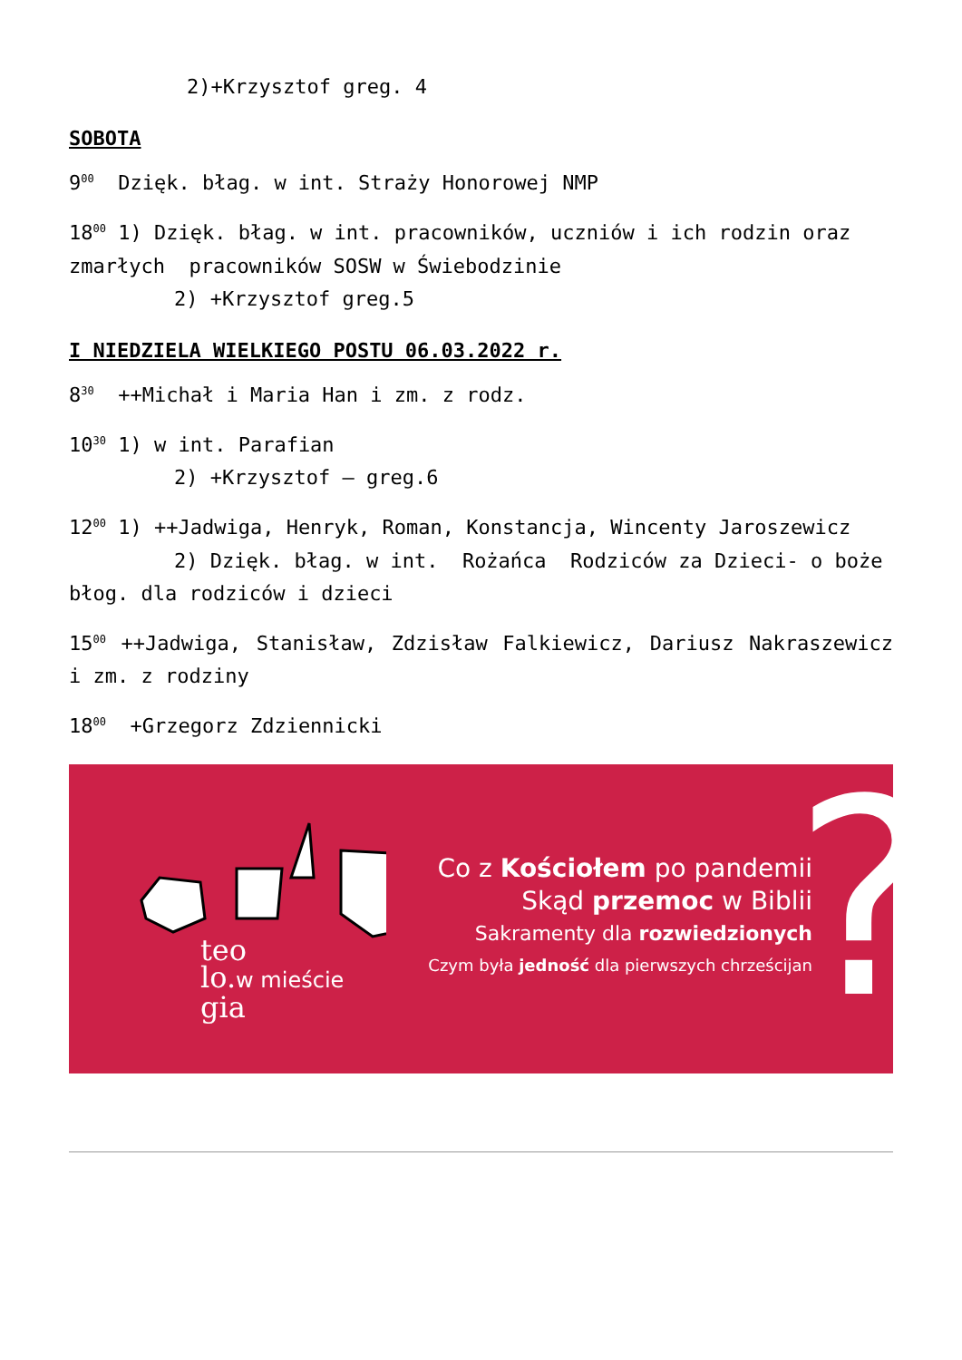2)+Krzysztof greg. 4
SOBOTA
9<sup>00</sup> Dzięk. błag. w int. Straży Honorowej NMP
18<sup>00</sup> 1) Dzięk. błag. w int. pracowników, uczniów i ich rodzin oraz zmarłych pracowników SOSW w Świebodzinie
2) +Krzysztof greg.5
I NIEDZIELA WIELKIEGO POSTU 06.03.2022 r.
8<sup>30</sup> ++Michał i Maria Han i zm. z rodz.
10<sup>30</sup> 1) w int. Parafian
2) +Krzysztof – greg.6
12<sup>00</sup> 1) ++Jadwiga, Henryk, Roman, Konstancja, Wincenty Jaroszewicz
2) Dzięk. błag. w int. Rożańca Rodziców za Dzieci- o boże błog. dla rodziców i dzieci
15<sup>00</sup> ++Jadwiga, Stanisław, Zdzisław Falkiewicz, Dariusz Nakraszewicz i zm. z rodziny
18<sup>00</sup> +Grzegorz Zdziennicki
teo
lo.w mieście
gia
Co z Kościołem po pandemii
Skąd przemoc w Biblii
Sakramenty dla rozwiedzionych
Czym była jedność dla pierwszych chrześcijan
?